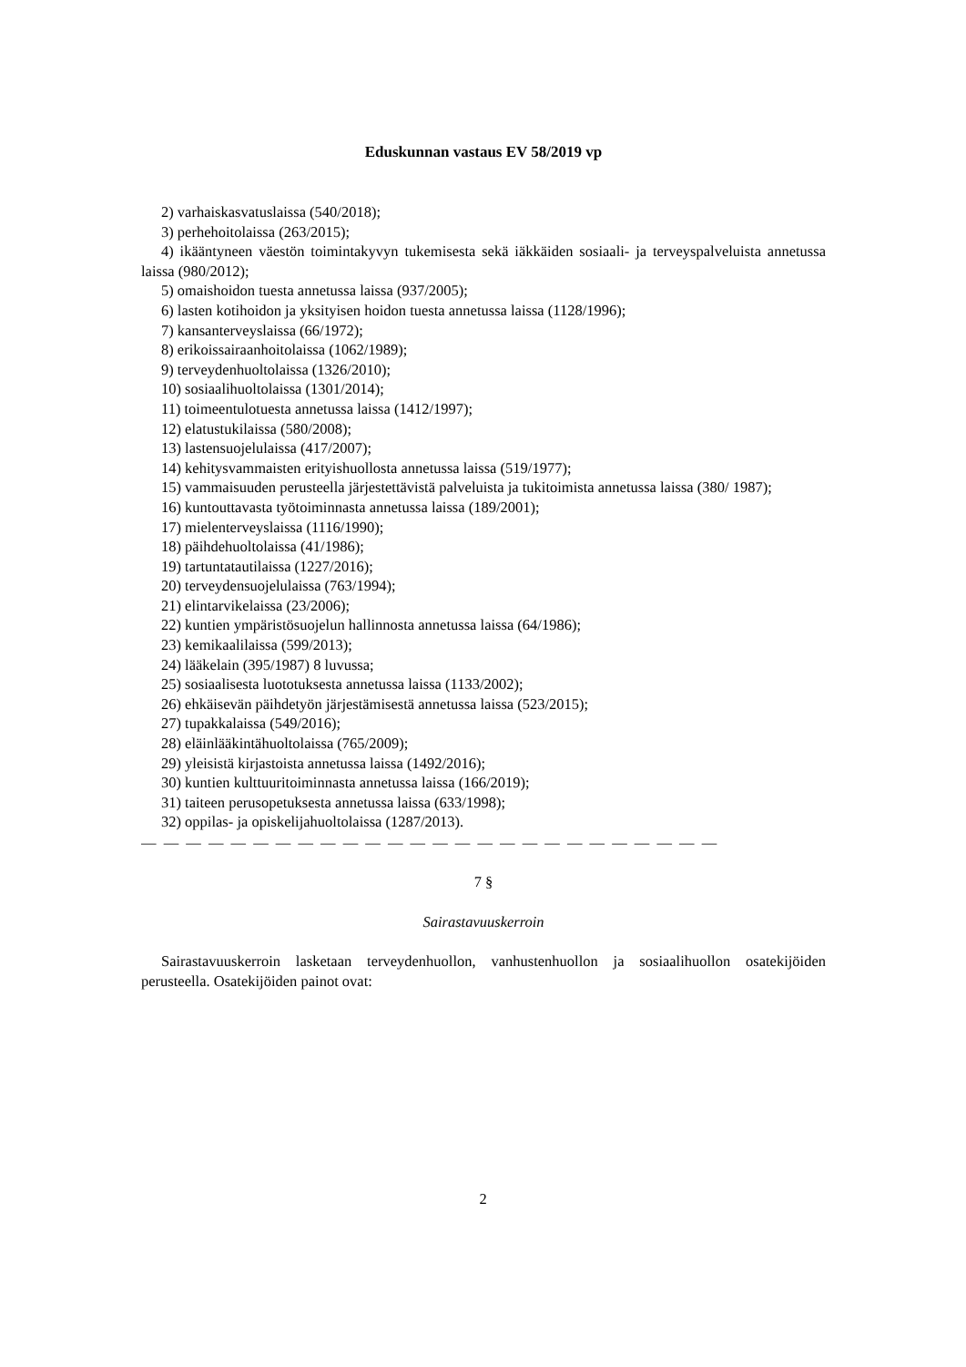Eduskunnan vastaus EV 58/2019 vp
2) varhaiskasvatuslaissa (540/2018);
3) perhehoitolaissa (263/2015);
4) ikääntyneen väestön toimintakyvyn tukemisesta sekä iäkkäiden sosiaali- ja terveyspalveluista annetussa laissa (980/2012);
5) omaishoidon tuesta annetussa laissa (937/2005);
6) lasten kotihoidon ja yksityisen hoidon tuesta annetussa laissa (1128/1996);
7) kansanterveyslaissa (66/1972);
8) erikoissairaanhoitolaissa (1062/1989);
9) terveydenhuoltolaissa (1326/2010);
10) sosiaalihuoltolaissa (1301/2014);
11) toimeentulotuesta annetussa laissa (1412/1997);
12) elatustukilaissa (580/2008);
13) lastensuojelulaissa (417/2007);
14) kehitysvammaisten erityishuollosta annetussa laissa (519/1977);
15) vammaisuuden perusteella järjestettävistä palveluista ja tukitoimista annetussa laissa (380/ 1987);
16) kuntouttavasta työtoiminnasta annetussa laissa (189/2001);
17) mielenterveyslaissa (1116/1990);
18) päihdehuoltolaissa (41/1986);
19) tartuntatautilaissa (1227/2016);
20) terveydensuojelulaissa (763/1994);
21) elintarvikelaissa (23/2006);
22) kuntien ympäristösuojelun hallinnosta annetussa laissa (64/1986);
23) kemikaalilaissa (599/2013);
24) lääkelain (395/1987) 8 luvussa;
25) sosiaalisesta luototuksesta annetussa laissa (1133/2002);
26) ehkäisevän päihdetyön järjestämisestä annetussa laissa (523/2015);
27) tupakkalaissa (549/2016);
28) eläinlääkintähuoltolaissa (765/2009);
29) yleisistä kirjastoista annetussa laissa (1492/2016);
30) kuntien kulttuuritoiminnasta annetussa laissa (166/2019);
31) taiteen perusopetuksesta annetussa laissa (633/1998);
32) oppilas- ja opiskelijahuoltolaissa (1287/2013).
— — — — — — — — — — — — — — — — — — — — — — — — — —
7 §
Sairastavuuskerroin
Sairastavuuskerroin lasketaan terveydenhuollon, vanhustenhuollon ja sosiaalihuollon osatekijöiden perusteella. Osatekijöiden painot ovat:
2